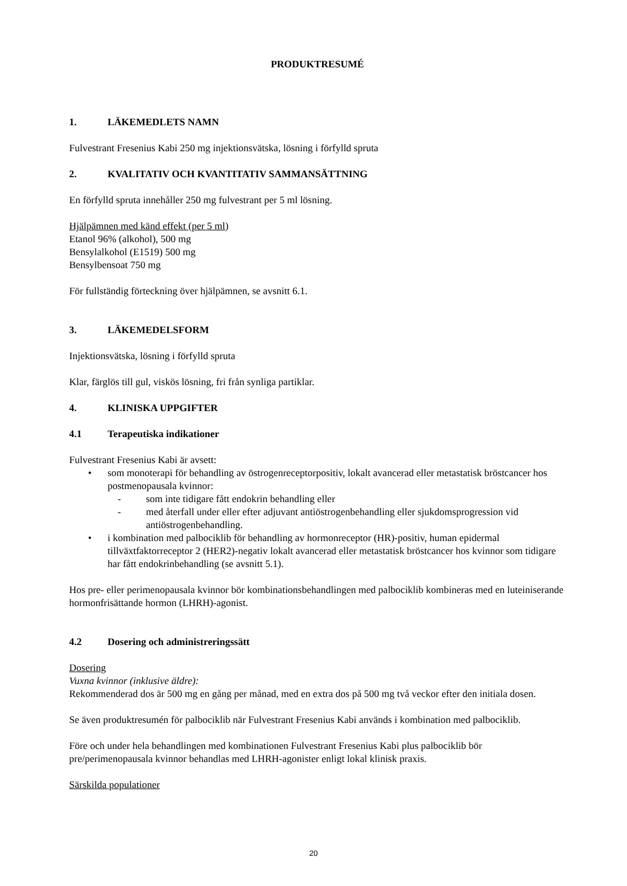PRODUKTRESUMÉ
1. LÄKEMEDLETS NAMN
Fulvestrant Fresenius Kabi 250 mg injektionsvätska, lösning i förfylld spruta
2. KVALITATIV OCH KVANTITATIV SAMMANSÄTTNING
En förfylld spruta innehåller 250 mg fulvestrant per 5 ml lösning.
Hjälpämnen med känd effekt (per 5 ml)
Etanol 96% (alkohol), 500 mg
Bensylalkohol (E1519) 500 mg
Bensylbensoat 750 mg
För fullständig förteckning över hjälpämnen, se avsnitt 6.1.
3. LÄKEMEDELSFORM
Injektionsvätska, lösning i förfylld spruta
Klar, färglös till gul, viskös lösning, fri från synliga partiklar.
4. KLINISKA UPPGIFTER
4.1 Terapeutiska indikationer
Fulvestrant Fresenius Kabi är avsett:
• som monoterapi för behandling av östrogenreceptorpositiv, lokalt avancerad eller metastatisk bröstcancer hos postmenopausala kvinnor:
- som inte tidigare fått endokrin behandling eller
- med återfall under eller efter adjuvant antiöstrogenbehandling eller sjukdomsprogression vid antiöstrogenbehandling.
• i kombination med palbociklib för behandling av hormonreceptor (HR)-positiv, human epidermal tillväxtfaktorreceptor 2 (HER2)-negativ lokalt avancerad eller metastatisk bröstcancer hos kvinnor som tidigare har fått endokrinbehandling (se avsnitt 5.1).
Hos pre- eller perimenopausala kvinnor bör kombinationsbehandlingen med palbociklib kombineras med en luteiniserande hormonfrisättande hormon (LHRH)-agonist.
4.2 Dosering och administreringssätt
Dosering
Vuxna kvinnor (inklusive äldre):
Rekommenderad dos är 500 mg en gång per månad, med en extra dos på 500 mg två veckor efter den initiala dosen.
Se även produktresumén för palbociklib när Fulvestrant Fresenius Kabi används i kombination med palbociklib.
Före och under hela behandlingen med kombinationen Fulvestrant Fresenius Kabi plus palbociklib bör pre/perimenopausala kvinnor behandlas med LHRH-agonister enligt lokal klinisk praxis.
Särskilda populationer
20